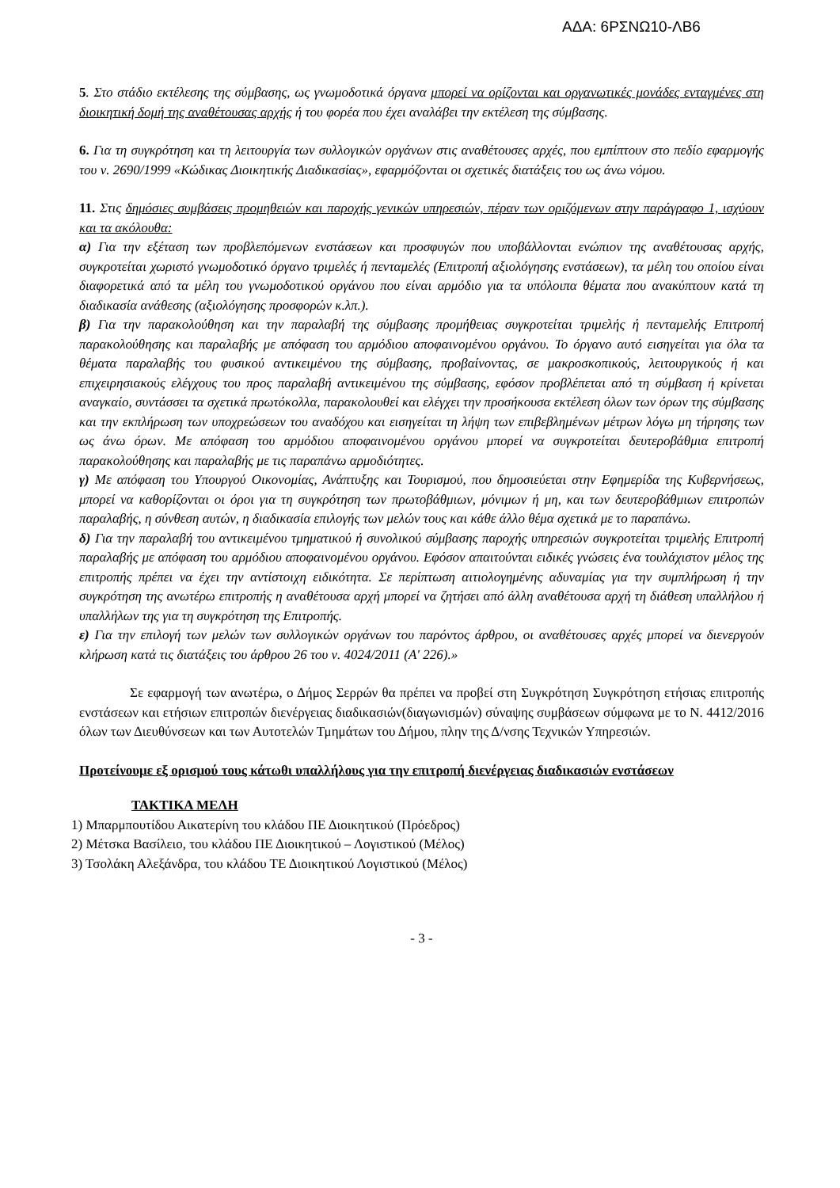ΑΔΑ: 6ΡΣΝΩ10-ΛΒ6
5. Στο στάδιο εκτέλεσης της σύμβασης, ως γνωμοδοτικά όργανα μπορεί να ορίζονται και οργανωτικές μονάδες ενταγμένες στη διοικητική δομή της αναθέτουσας αρχής ή του φορέα που έχει αναλάβει την εκτέλεση της σύμβασης.
6. Για τη συγκρότηση και τη λειτουργία των συλλογικών οργάνων στις αναθέτουσες αρχές, που εμπίπτουν στο πεδίο εφαρμογής του ν. 2690/1999 «Κώδικας Διοικητικής Διαδικασίας», εφαρμόζονται οι σχετικές διατάξεις του ως άνω νόμου.
11. Στις δημόσιες συμβάσεις προμηθειών και παροχής γενικών υπηρεσιών, πέραν των οριζόμενων στην παράγραφο 1, ισχύουν και τα ακόλουθα:
α) Για την εξέταση των προβλεπόμενων ενστάσεων και προσφυγών που υποβάλλονται ενώπιον της αναθέτουσας αρχής, συγκροτείται χωριστό γνωμοδοτικό όργανο τριμελές ή πενταμελές (Επιτροπή αξιολόγησης ενστάσεων), τα μέλη του οποίου είναι διαφορετικά από τα μέλη του γνωμοδοτικού οργάνου που είναι αρμόδιο για τα υπόλοιπα θέματα που ανακύπτουν κατά τη διαδικασία ανάθεσης (αξιολόγησης προσφορών κ.λπ.).
β) Για την παρακολούθηση και την παραλαβή της σύμβασης προμήθειας συγκροτείται τριμελής ή πενταμελής Επιτροπή παρακολούθησης και παραλαβής με απόφαση του αρμόδιου αποφαινομένου οργάνου. Το όργανο αυτό εισηγείται για όλα τα θέματα παραλαβής του φυσικού αντικειμένου της σύμβασης, προβαίνοντας, σε μακροσκοπικούς, λειτουργικούς ή και επιχειρησιακούς ελέγχους του προς παραλαβή αντικειμένου της σύμβασης, εφόσον προβλέπεται από τη σύμβαση ή κρίνεται αναγκαίο, συντάσσει τα σχετικά πρωτόκολλα, παρακολουθεί και ελέγχει την προσήκουσα εκτέλεση όλων των όρων της σύμβασης και την εκπλήρωση των υποχρεώσεων του αναδόχου και εισηγείται τη λήψη των επιβεβλημένων μέτρων λόγω μη τήρησης των ως άνω όρων. Με απόφαση του αρμόδιου αποφαινομένου οργάνου μπορεί να συγκροτείται δευτεροβάθμια επιτροπή παρακολούθησης και παραλαβής με τις παραπάνω αρμοδιότητες.
γ) Με απόφαση του Υπουργού Οικονομίας, Ανάπτυξης και Τουρισμού, που δημοσιεύεται στην Εφημερίδα της Κυβερνήσεως, μπορεί να καθορίζονται οι όροι για τη συγκρότηση των πρωτοβάθμιων, μόνιμων ή μη, και των δευτεροβάθμιων επιτροπών παραλαβής, η σύνθεση αυτών, η διαδικασία επιλογής των μελών τους και κάθε άλλο θέμα σχετικά με το παραπάνω.
δ) Για την παραλαβή του αντικειμένου τμηματικού ή συνολικού σύμβασης παροχής υπηρεσιών συγκροτείται τριμελής Επιτροπή παραλαβής με απόφαση του αρμόδιου αποφαινομένου οργάνου. Εφόσον απαιτούνται ειδικές γνώσεις ένα τουλάχιστον μέλος της επιτροπής πρέπει να έχει την αντίστοιχη ειδικότητα. Σε περίπτωση αιτιολογημένης αδυναμίας για την συμπλήρωση ή την συγκρότηση της ανωτέρω επιτροπής η αναθέτουσα αρχή μπορεί να ζητήσει από άλλη αναθέτουσα αρχή τη διάθεση υπαλλήλου ή υπαλλήλων της για τη συγκρότηση της Επιτροπής.
ε) Για την επιλογή των μελών των συλλογικών οργάνων του παρόντος άρθρου, οι αναθέτουσες αρχές μπορεί να διενεργούν κλήρωση κατά τις διατάξεις του άρθρου 26 του ν. 4024/2011 (Α' 226).»
Σε εφαρμογή των ανωτέρω, ο Δήμος Σερρών θα πρέπει να προβεί στη Συγκρότηση Συγκρότηση ετήσιας επιτροπής ενστάσεων και ετήσιων επιτροπών διενέργειας διαδικασιών(διαγωνισμών) σύναψης συμβάσεων σύμφωνα με το Ν. 4412/2016 όλων των Διευθύνσεων και των Αυτοτελών Τμημάτων του Δήμου, πλην της Δ/νσης Τεχνικών Υπηρεσιών.
Προτείνουμε εξ ορισμού τους κάτωθι υπαλλήλους για την επιτροπή διενέργειας διαδικασιών ενστάσεων
ΤΑΚΤΙΚΑ ΜΕΛΗ
1) Μπαρμπουτίδου Αικατερίνη του κλάδου ΠΕ Διοικητικού (Πρόεδρος)
2) Μέτσκα Βασίλειο, του κλάδου ΠΕ Διοικητικού – Λογιστικού (Μέλος)
3) Τσολάκη Αλεξάνδρα, του κλάδου ΤΕ Διοικητικού Λογιστικού (Μέλος)
- 3 -